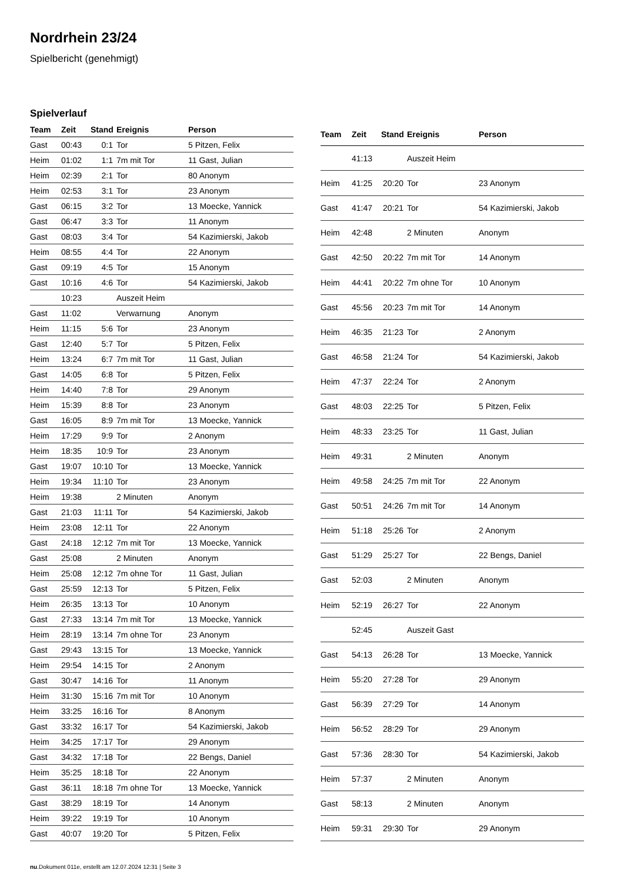Nordrhein 23/24
Spielbericht (genehmigt)
Spielverlauf
| Team | Zeit | Stand | Ereignis | Person |
| --- | --- | --- | --- | --- |
| Gast | 00:43 | 0:1 | Tor | 5 Pitzen, Felix |
| Heim | 01:02 | 1:1 | 7m mit Tor | 11 Gast, Julian |
| Heim | 02:39 | 2:1 | Tor | 80 Anonym |
| Heim | 02:53 | 3:1 | Tor | 23 Anonym |
| Gast | 06:15 | 3:2 | Tor | 13 Moecke, Yannick |
| Gast | 06:47 | 3:3 | Tor | 11 Anonym |
| Gast | 08:03 | 3:4 | Tor | 54 Kazimierski, Jakob |
| Heim | 08:55 | 4:4 | Tor | 22 Anonym |
| Gast | 09:19 | 4:5 | Tor | 15 Anonym |
| Gast | 10:16 | 4:6 | Tor | 54 Kazimierski, Jakob |
| | 10:23 | | Auszeit Heim | |
| Gast | 11:02 | | Verwarnung | Anonym |
| Heim | 11:15 | 5:6 | Tor | 23 Anonym |
| Gast | 12:40 | 5:7 | Tor | 5 Pitzen, Felix |
| Heim | 13:24 | 6:7 | 7m mit Tor | 11 Gast, Julian |
| Gast | 14:05 | 6:8 | Tor | 5 Pitzen, Felix |
| Heim | 14:40 | 7:8 | Tor | 29 Anonym |
| Heim | 15:39 | 8:8 | Tor | 23 Anonym |
| Gast | 16:05 | 8:9 | 7m mit Tor | 13 Moecke, Yannick |
| Heim | 17:29 | 9:9 | Tor | 2 Anonym |
| Heim | 18:35 | 10:9 | Tor | 23 Anonym |
| Gast | 19:07 | 10:10 | Tor | 13 Moecke, Yannick |
| Heim | 19:34 | 11:10 | Tor | 23 Anonym |
| Heim | 19:38 | | 2 Minuten | Anonym |
| Gast | 21:03 | 11:11 | Tor | 54 Kazimierski, Jakob |
| Heim | 23:08 | 12:11 | Tor | 22 Anonym |
| Gast | 24:18 | 12:12 | 7m mit Tor | 13 Moecke, Yannick |
| Gast | 25:08 | | 2 Minuten | Anonym |
| Heim | 25:08 | 12:12 | 7m ohne Tor | 11 Gast, Julian |
| Gast | 25:59 | 12:13 | Tor | 5 Pitzen, Felix |
| Heim | 26:35 | 13:13 | Tor | 10 Anonym |
| Gast | 27:33 | 13:14 | 7m mit Tor | 13 Moecke, Yannick |
| Heim | 28:19 | 13:14 | 7m ohne Tor | 23 Anonym |
| Gast | 29:43 | 13:15 | Tor | 13 Moecke, Yannick |
| Heim | 29:54 | 14:15 | Tor | 2 Anonym |
| Gast | 30:47 | 14:16 | Tor | 11 Anonym |
| Heim | 31:30 | 15:16 | 7m mit Tor | 10 Anonym |
| Heim | 33:25 | 16:16 | Tor | 8 Anonym |
| Gast | 33:32 | 16:17 | Tor | 54 Kazimierski, Jakob |
| Heim | 34:25 | 17:17 | Tor | 29 Anonym |
| Gast | 34:32 | 17:18 | Tor | 22 Bengs, Daniel |
| Heim | 35:25 | 18:18 | Tor | 22 Anonym |
| Gast | 36:11 | 18:18 | 7m ohne Tor | 13 Moecke, Yannick |
| Gast | 38:29 | 18:19 | Tor | 14 Anonym |
| Heim | 39:22 | 19:19 | Tor | 10 Anonym |
| Gast | 40:07 | 19:20 | Tor | 5 Pitzen, Felix |
| Team | Zeit | Stand | Ereignis | Person |
| --- | --- | --- | --- | --- |
| | 41:13 | | Auszeit Heim | |
| Heim | 41:25 | 20:20 | Tor | 23 Anonym |
| Gast | 41:47 | 20:21 | Tor | 54 Kazimierski, Jakob |
| Heim | 42:48 | | 2 Minuten | Anonym |
| Gast | 42:50 | 20:22 | 7m mit Tor | 14 Anonym |
| Heim | 44:41 | 20:22 | 7m ohne Tor | 10 Anonym |
| Gast | 45:56 | 20:23 | 7m mit Tor | 14 Anonym |
| Heim | 46:35 | 21:23 | Tor | 2 Anonym |
| Gast | 46:58 | 21:24 | Tor | 54 Kazimierski, Jakob |
| Heim | 47:37 | 22:24 | Tor | 2 Anonym |
| Gast | 48:03 | 22:25 | Tor | 5 Pitzen, Felix |
| Heim | 48:33 | 23:25 | Tor | 11 Gast, Julian |
| Heim | 49:31 | | 2 Minuten | Anonym |
| Heim | 49:58 | 24:25 | 7m mit Tor | 22 Anonym |
| Gast | 50:51 | 24:26 | 7m mit Tor | 14 Anonym |
| Heim | 51:18 | 25:26 | Tor | 2 Anonym |
| Gast | 51:29 | 25:27 | Tor | 22 Bengs, Daniel |
| Gast | 52:03 | | 2 Minuten | Anonym |
| Heim | 52:19 | 26:27 | Tor | 22 Anonym |
| | 52:45 | | Auszeit Gast | |
| Gast | 54:13 | 26:28 | Tor | 13 Moecke, Yannick |
| Heim | 55:20 | 27:28 | Tor | 29 Anonym |
| Gast | 56:39 | 27:29 | Tor | 14 Anonym |
| Heim | 56:52 | 28:29 | Tor | 29 Anonym |
| Gast | 57:36 | 28:30 | Tor | 54 Kazimierski, Jakob |
| Heim | 57:37 | | 2 Minuten | Anonym |
| Gast | 58:13 | | 2 Minuten | Anonym |
| Heim | 59:31 | 29:30 | Tor | 29 Anonym |
nu.Dokument 011e, erstellt am 12.07.2024 12:31 | Seite 3